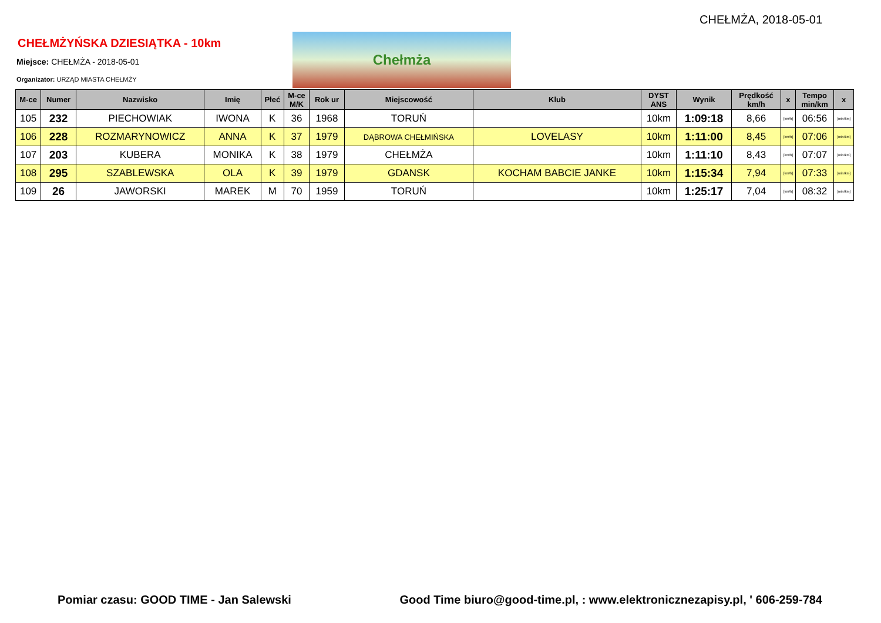CHEŁMŻA, 2018-05-01
CHEŁMŻYŃSKA DZIESIĄTKA - 10km
Miejsce: CHEŁMŻA - 2018-05-01
Organizator: URZĄD MIASTA CHEŁMŻY
Chełmża
| M-ce | Numer | Nazwisko | Imię | Płeć | M-ce M/K | Rok ur | Miejscowość | Klub | DYST ANS | Wynik | Prędkość km/h | x | Tempo min/km | x |
| --- | --- | --- | --- | --- | --- | --- | --- | --- | --- | --- | --- | --- | --- | --- |
| 105 | 232 | PIECHOWIAK | IWONA | K | 36 | 1968 | TORUŃ | | 10km | 1:09:18 | 8,66 | [km/h] | 06:56 | [min/km] |
| 106 | 228 | ROZMARYNOWICZ | ANNA | K | 37 | 1979 | DĄBROWA CHEŁMIŃSKA | LOVELASY | 10km | 1:11:00 | 8,45 | [km/h] | 07:06 | [min/km] |
| 107 | 203 | KUBERA | MONIKA | K | 38 | 1979 | CHEŁMŻA | | 10km | 1:11:10 | 8,43 | [km/h] | 07:07 | [min/km] |
| 108 | 295 | SZABLEWSKA | OLA | K | 39 | 1979 | GDANSK | KOCHAM BABCIE JANKE | 10km | 1:15:34 | 7,94 | [km/h] | 07:33 | [min/km] |
| 109 | 26 | JAWORSKI | MAREK | M | 70 | 1959 | TORUŃ | | 10km | 1:25:17 | 7,04 | [km/h] | 08:32 | [min/km] |
Pomiar czasu: GOOD TIME - Jan Salewski Good Time biuro@good-time.pl, : www.elektronicznezapisy.pl, ' 606-259-784